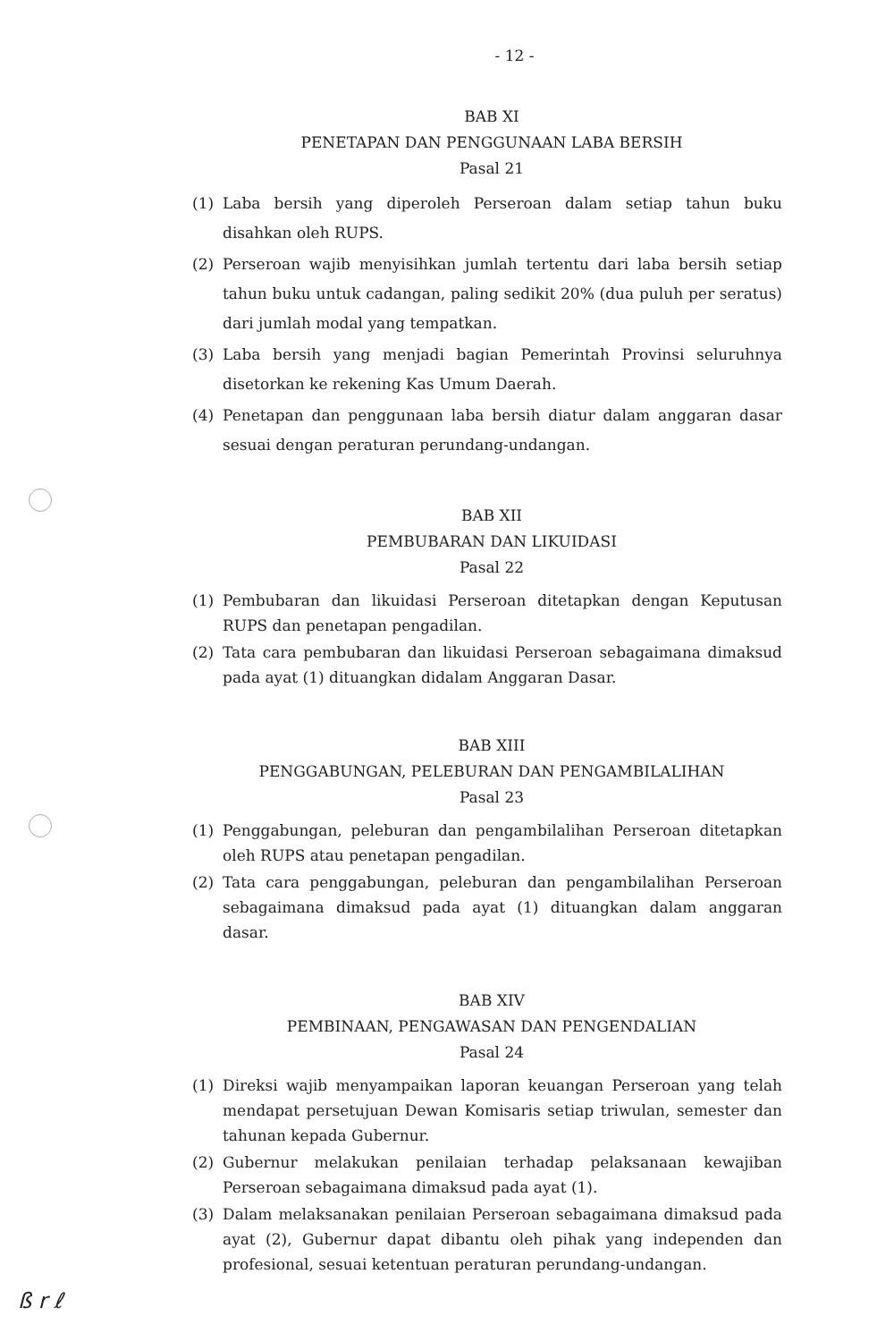- 12 -
BAB XI
PENETAPAN DAN PENGGUNAAN LABA BERSIH
Pasal 21
(1) Laba bersih yang diperoleh Perseroan dalam setiap tahun buku disahkan oleh RUPS.
(2) Perseroan wajib menyisihkan jumlah tertentu dari laba bersih setiap tahun buku untuk cadangan, paling sedikit 20% (dua puluh per seratus) dari jumlah modal yang tempatkan.
(3) Laba bersih yang menjadi bagian Pemerintah Provinsi seluruhnya disetorkan ke rekening Kas Umum Daerah.
(4) Penetapan dan penggunaan laba bersih diatur dalam anggaran dasar sesuai dengan peraturan perundang-undangan.
BAB XII
PEMBUBARAN DAN LIKUIDASI
Pasal 22
(1) Pembubaran dan likuidasi Perseroan ditetapkan dengan Keputusan RUPS dan penetapan pengadilan.
(2) Tata cara pembubaran dan likuidasi Perseroan sebagaimana dimaksud pada ayat (1) dituangkan didalam Anggaran Dasar.
BAB XIII
PENGGABUNGAN, PELEBURAN DAN PENGAMBILALIHAN
Pasal 23
(1) Penggabungan, peleburan dan pengambilalihan Perseroan ditetapkan oleh RUPS atau penetapan pengadilan.
(2) Tata cara penggabungan, peleburan dan pengambilalihan Perseroan sebagaimana dimaksud pada ayat (1) dituangkan dalam anggaran dasar.
BAB XIV
PEMBINAAN, PENGAWASAN DAN PENGENDALIAN
Pasal 24
(1) Direksi wajib menyampaikan laporan keuangan Perseroan yang telah mendapat persetujuan Dewan Komisaris setiap triwulan, semester dan tahunan kepada Gubernur.
(2) Gubernur melakukan penilaian terhadap pelaksanaan kewajiban Perseroan sebagaimana dimaksud pada ayat (1).
(3) Dalam melaksanakan penilaian Perseroan sebagaimana dimaksud pada ayat (2), Gubernur dapat dibantu oleh pihak yang independen dan profesional, sesuai ketentuan peraturan perundang-undangan.
ß r ℓ